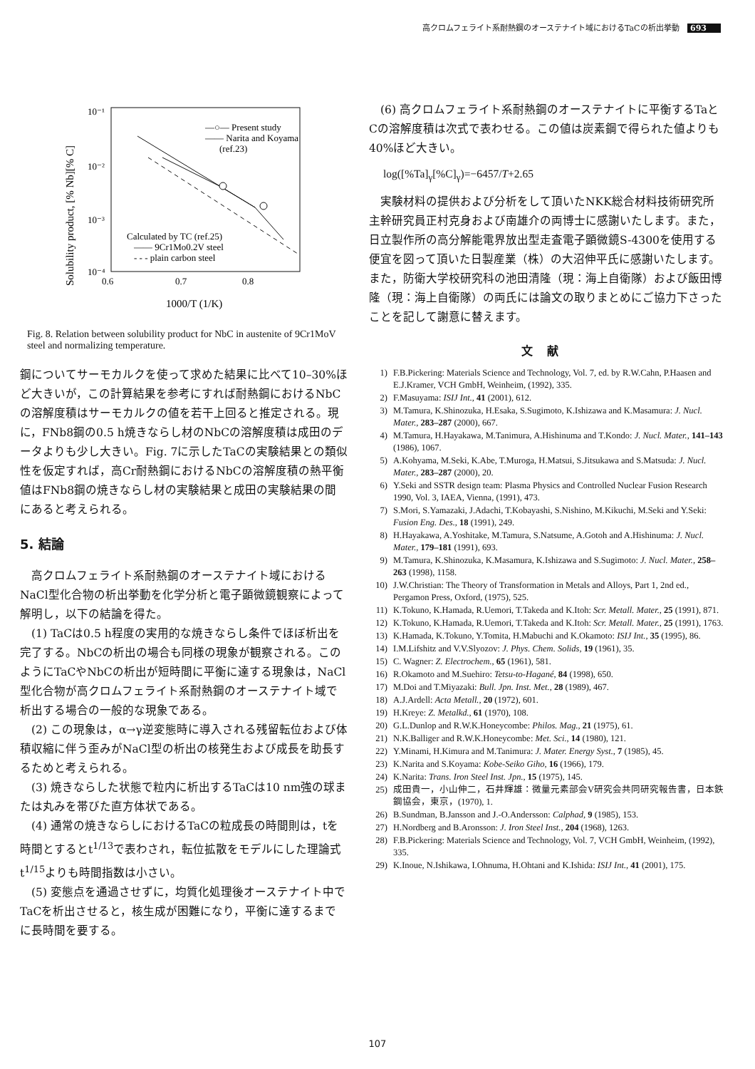高クロムフェライト系耐熱鋼のオーステナイト域におけるTaCの析出挙動 693
10⁻¹
10⁻²
10⁻³
10⁻⁴
0.6
0.7
0.8
1000/T (1/K)
Solubility product, [% Nb][% C]
—○— Present study
—— Narita and Koyama
(ref.23)
Calculated by TC (ref.25)
—— 9Cr1Mo0.2V steel
- - - plain carbon steel
Fig. 8. Relation between solubility product for NbC in austenite of 9Cr1MoV steel and normalizing temperature.
鋼についてサーモカルクを使って求めた結果に比べて10–30%ほど大きいが，この計算結果を参考にすれば耐熱鋼におけるNbCの溶解度積はサーモカルクの値を若干上回ると推定される。現に，FNb8鋼の0.5 h焼きならし材のNbCの溶解度積は成田のデータよりも少し大きい。Fig. 7に示したTaCの実験結果との類似性を仮定すれば，高Cr耐熱鋼におけるNbCの溶解度積の熱平衡値はFNb8鋼の焼きならし材の実験結果と成田の実験結果の間にあると考えられる。
5. 結論
　高クロムフェライト系耐熱鋼のオーステナイト域におけるNaCl型化合物の析出挙動を化学分析と電子顕微鏡観察によって解明し，以下の結論を得た。
　(1) TaCは0.5 h程度の実用的な焼きならし条件でほぼ析出を完了する。NbCの析出の場合も同様の現象が観察される。このようにTaCやNbCの析出が短時間に平衡に達する現象は，NaCl型化合物が高クロムフェライト系耐熱鋼のオーステナイト域で析出する場合の一般的な現象である。
　(2) この現象は，α→γ逆変態時に導入される残留転位および体積収縮に伴う歪みがNaCl型の析出の核発生および成長を助長するためと考えられる。
　(3) 焼きならした状態で粒内に析出するTaCは10 nm強の球または丸みを帯びた直方体状である。
　(4) 通常の焼きならしにおけるTaCの粒成長の時間則は，tを時間とするとt<sup>1/13</sup>で表わされ，転位拡散をモデルにした理論式t<sup>1/15</sup>よりも時間指数は小さい。
　(5) 変態点を通過させずに，均質化処理後オーステナイト中でTaCを析出させると，核生成が困難になり，平衡に達するまでに長時間を要する。
　(6) 高クロムフェライト系耐熱鋼のオーステナイトに平衡するTaとCの溶解度積は次式で表わせる。この値は炭素鋼で得られた値よりも40%ほど大きい。
log([%Ta]<sub>γ</sub>[%C]<sub>γ</sub>)=−6457/T+2.65
　実験材料の提供および分析をして頂いたNKK総合材料技術研究所主幹研究員正村克身および南雄介の両博士に感謝いたします。また，日立製作所の高分解能電界放出型走査電子顕微鏡S-4300を使用する便宜を図って頂いた日製産業（株）の大沼伸平氏に感謝いたします。また，防衛大学校研究科の池田清隆（現：海上自衛隊）および飯田博隆（現：海上自衛隊）の両氏には論文の取りまとめにご協力下さったことを記して謝意に替えます。
文献
1) F.B.Pickering: Materials Science and Technology, Vol. 7, ed. by R.W.Cahn, P.Haasen and E.J.Kramer, VCH GmbH, Weinheim, (1992), 335.
2) F.Masuyama: ISIJ Int., 41 (2001), 612.
3) M.Tamura, K.Shinozuka, H.Esaka, S.Sugimoto, K.Ishizawa and K.Masamura: J. Nucl. Mater., 283–287 (2000), 667.
4) M.Tamura, H.Hayakawa, M.Tanimura, A.Hishinuma and T.Kondo: J. Nucl. Mater., 141–143 (1986), 1067.
5) A.Kohyama, M.Seki, K.Abe, T.Muroga, H.Matsui, S.Jitsukawa and S.Matsuda: J. Nucl. Mater., 283–287 (2000), 20.
6) Y.Seki and SSTR design team: Plasma Physics and Controlled Nuclear Fusion Research 1990, Vol. 3, IAEA, Vienna, (1991), 473.
7) S.Mori, S.Yamazaki, J.Adachi, T.Kobayashi, S.Nishino, M.Kikuchi, M.Seki and Y.Seki: Fusion Eng. Des., 18 (1991), 249.
8) H.Hayakawa, A.Yoshitake, M.Tamura, S.Natsume, A.Gotoh and A.Hishinuma: J. Nucl. Mater., 179–181 (1991), 693.
9) M.Tamura, K.Shinozuka, K.Masamura, K.Ishizawa and S.Sugimoto: J. Nucl. Mater., 258–263 (1998), 1158.
10) J.W.Christian: The Theory of Transformation in Metals and Alloys, Part 1, 2nd ed., Pergamon Press, Oxford, (1975), 525.
11) K.Tokuno, K.Hamada, R.Uemori, T.Takeda and K.Itoh: Scr. Metall. Mater., 25 (1991), 871.
12) K.Tokuno, K.Hamada, R.Uemori, T.Takeda and K.Itoh: Scr. Metall. Mater., 25 (1991), 1763.
13) K.Hamada, K.Tokuno, Y.Tomita, H.Mabuchi and K.Okamoto: ISIJ Int., 35 (1995), 86.
14) I.M.Lifshitz and V.V.Slyozov: J. Phys. Chem. Solids, 19 (1961), 35.
15) C. Wagner: Z. Electrochem., 65 (1961), 581.
16) R.Okamoto and M.Suehiro: Tetsu-to-Hagané, 84 (1998), 650.
17) M.Doi and T.Miyazaki: Bull. Jpn. Inst. Met., 28 (1989), 467.
18) A.J.Ardell: Acta Metall., 20 (1972), 601.
19) H.Kreye: Z. Metalkd., 61 (1970), 108.
20) G.L.Dunlop and R.W.K.Honeycombe: Philos. Mag., 21 (1975), 61.
21) N.K.Balliger and R.W.K.Honeycombe: Met. Sci., 14 (1980), 121.
22) Y.Minami, H.Kimura and M.Tanimura: J. Mater. Energy Syst., 7 (1985), 45.
23) K.Narita and S.Koyama: Kobe-Seiko Giho, 16 (1966), 179.
24) K.Narita: Trans. Iron Steel Inst. Jpn., 15 (1975), 145.
25) 成田貴一，小山伸二，石井輝雄：微量元素部会V研究会共同研究報告書，日本鉄鋼協会，東京，(1970), 1.
26) B.Sundman, B.Jansson and J.-O.Andersson: Calphad, 9 (1985), 153.
27) H.Nordberg and B.Aronsson: J. Iron Steel Inst., 204 (1968), 1263.
28) F.B.Pickering: Materials Science and Technology, Vol. 7, VCH GmbH, Weinheim, (1992), 335.
29) K.Inoue, N.Ishikawa, I.Ohnuma, H.Ohtani and K.Ishida: ISIJ Int., 41 (2001), 175.
107